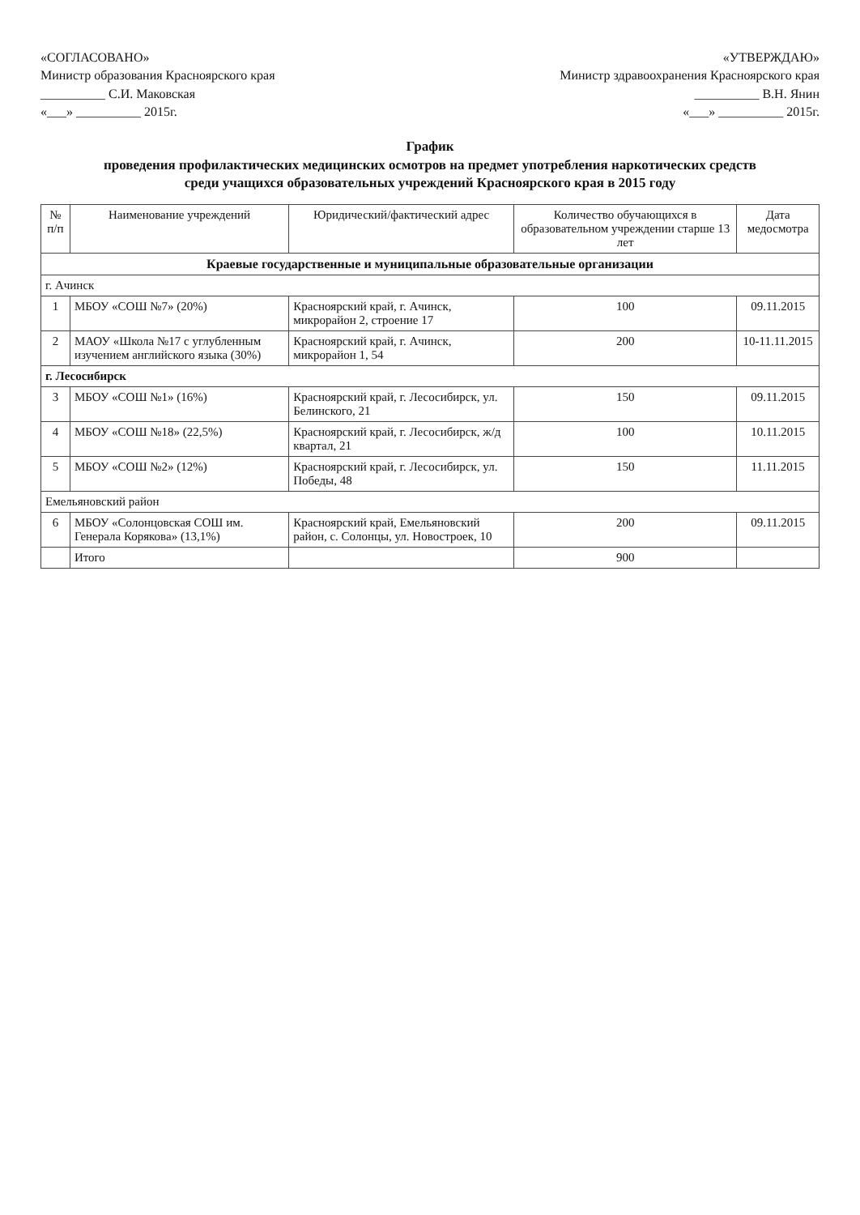«СОГЛАСОВАНО»
Министр образования Красноярского края
__________ С.И. Маковская
«___» __________ 2015г.
«УТВЕРЖДАЮ»
Министр здравоохранения Красноярского края
__________ В.Н. Янин
«___» __________ 2015г.
График
проведения профилактических медицинских осмотров на предмет употребления наркотических средств
среди учащихся образовательных учреждений Красноярского края в 2015 году
| № п/п | Наименование учреждений | Юридический/фактический адрес | Количество обучающихся в образовательном учреждении старше 13 лет | Дата медосмотра |
| --- | --- | --- | --- | --- |
| Краевые государственные и муниципальные образовательные организации | | | | |
| г. Ачинск | | | | |
| 1 | МБОУ «СОШ №7» (20%) | Красноярский край, г. Ачинск, микрорайон 2, строение 17 | 100 | 09.11.2015 |
| 2 | МАОУ «Школа №17 с углубленным изучением английского языка (30%) | Красноярский край, г. Ачинск, микрорайон 1, 54 | 200 | 10-11.11.2015 |
| г. Лесосибирск | | | | |
| 3 | МБОУ «СОШ №1» (16%) | Красноярский край, г. Лесосибирск, ул. Белинского, 21 | 150 | 09.11.2015 |
| 4 | МБОУ «СОШ №18» (22,5%) | Красноярский край, г. Лесосибирск, ж/д квартал, 21 | 100 | 10.11.2015 |
| 5 | МБОУ «СОШ №2» (12%) | Красноярский край, г. Лесосибирск, ул. Победы, 48 | 150 | 11.11.2015 |
| Емельяновский район | | | | |
| 6 | МБОУ «Солонцовская СОШ им. Генерала Корякова» (13,1%) | Красноярский край, Емельяновский район, с. Солонцы, ул. Новостроек, 10 | 200 | 09.11.2015 |
| | Итого | | 900 | |